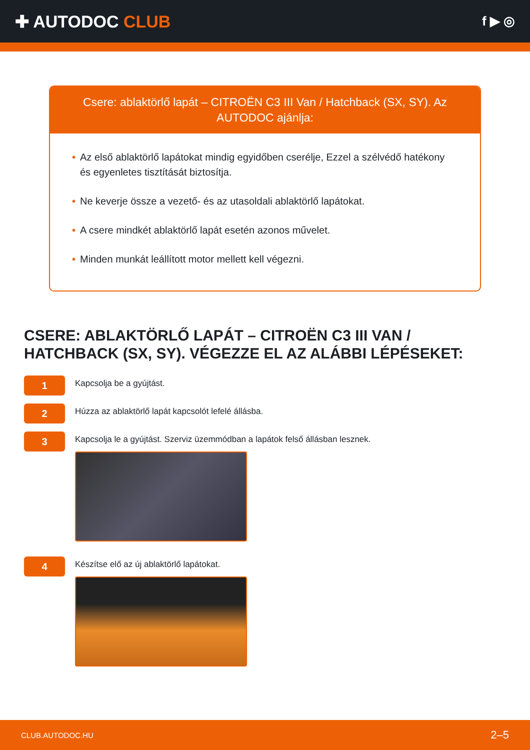✚ AUTODOC CLUB
f ▶ ◎
Csere: ablaktörlő lapát – CITROËN C3 III Van / Hatchback (SX, SY). Az AUTODOC ajánlja:
• Az első ablaktörlő lapátokat mindig egyidőben cserélje, Ezzel a szélvédő hatékony és egyenletes tisztítását biztosítja.
• Ne keverje össze a vezető- és az utasoldali ablaktörlő lapátokat.
• A csere mindkét ablaktörlő lapát esetén azonos művelet.
• Minden munkát leállított motor mellett kell végezni.
CSERE: ABLAKTÖRLŐ LAPÁT – CITROËN C3 III VAN / HATCHBACK (SX, SY). VÉGEZZE EL AZ ALÁBBI LÉPÉSEKET:
1
Kapcsolja be a gyújtást.
2
Húzza az ablaktörlő lapát kapcsolót lefelé állásba.
3
Kapcsolja le a gyújtást. Szerviz üzemmódban a lapátok felső állásban lesznek.
4
Készítse elő az új ablaktörlő lapátokat.
CLUB.AUTODOC.HU 2–5